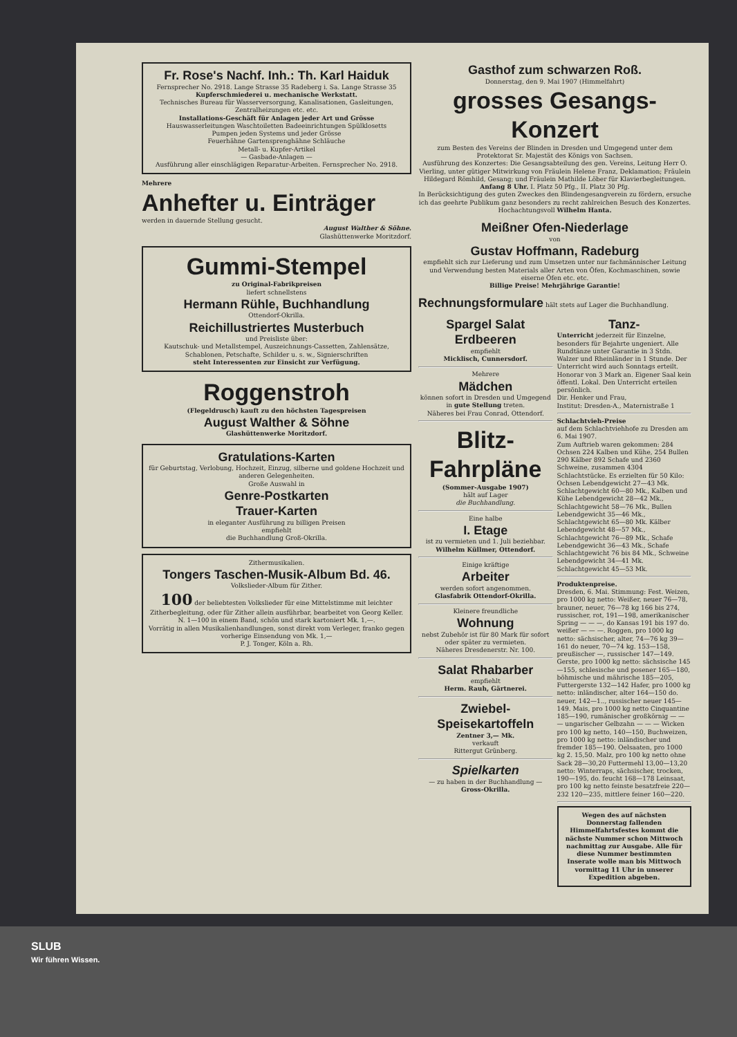Fr. Rose's Nachf. Inh.: Th. Karl Haiduk
Fernsprecher No. 2918. Lange Strasse 35 Radeberg i. Sa. Lange Strasse 35
Kupferschmiederei u. mechanische Werkstatt.
Technisches Bureau für Wasserversorgung, Kanalisationen, Gasleitungen, Zentralheizungen etc. etc.
Installations-Geschäft für Anlagen jeder Art und Grösse
Hauswasserleitungen Waschtoiletten Badeeinrichtungen Spülklosetts
Pumpen jeden Systems und jeder Grösse
Feuerhähne Gartensprenghähne Schläuche
Metall- u. Kupfer-Artikel
— Gasbade-Anlagen —
Ausführung aller einschlägigen Reparatur-Arbeiten. Fernsprecher No. 2918.
Mehrere
Anhefter u. Einträger
werden in dauernde Stellung gesucht.
August Walther & Söhne.
Glashüttenwerke Moritzdorf.
Gummi-Stempel
zu Original-Fabrikpreisen
liefert schnellstens
Hermann Rühle, Buchhandlung
Ottendorf-Okrilla.
Reichillustriertes Musterbuch
und Preisliste über:
Kautschuk- und Metallstempel, Auszeichnungs-Cassetten, Zahlensätze, Schablonen, Petschafte, Schilder u. s. w., Signierschriften
steht Interessenten zur Einsicht zur Verfügung.
Roggenstroh
(Flegeldrusch) kauft zu den höchsten Tagespreisen
August Walther & Söhne
Glashüttenwerke Moritzdorf.
Gratulations-Karten
für Geburtstag, Verlobung, Hochzeit, Einzug, silberne und goldene Hochzeit und anderen Gelegenheiten.
Große Auswahl in
Genre-Postkarten
Trauer-Karten
in eleganter Ausführung zu billigen Preisen
empfiehlt
die Buchhandlung Groß-Okrilla.
Zithermusikalien.
Tongers Taschen-Musik-Album Bd. 46.
Volkslieder-Album für Zither.
100 der beliebtesten Volkslieder für eine Mittelstimme mit leichter Zitherbegleitung, oder für Zither allein ausführbar, bearbeitet von Georg Keller.
N. 1—100 in einem Band, schön und stark kartoniert Mk. 1,—.
Vorrätig in allen Musikalienhandlungen, sonst direkt vom Verleger, franko gegen vorherige Einsendung von Mk. 1,—
P. J. Tonger, Köln a. Rh.
Gasthof zum schwarzen Roß.
Donnerstag, den 9. Mai 1907 (Himmelfahrt)
grosses Gesangs-Konzert
zum Besten des Vereins der Blinden in Dresden und Umgegend unter dem Protektorat Sr. Majestät des Königs von Sachsen.
Ausführung des Konzertes: Die Gesangsabteilung des gen. Vereins, Leitung Herr O. Vierling, unter gütiger Mitwirkung von Fräulein Helene Franz, Deklamation; Fräulein Hildegard Römhild, Gesang; und Fräulein Mathilde Löber für Klavierbegleitungen.
Anfang 8 Uhr. I. Platz 50 Pfg., II. Platz 30 Pfg.
In Berücksichtigung des guten Zweckes den Blindengesangverein zu fördern, ersuche ich das geehrte Publikum ganz besonders zu recht zahlreichen Besuch des Konzertes.
Hochachtungsvoll Wilhelm Hanta.
Meißner Ofen-Niederlage
von
Gustav Hoffmann, Radeburg
empfiehlt sich zur Lieferung und zum Umsetzen unter nur fachmännischer Leitung und Verwendung besten Materials aller Arten von Öfen, Kochmaschinen, sowie eiserne Öfen etc. etc.
Billige Preise! Mehrjährige Garantie!
Rechnungsformulare hält stets auf Lager die Buchhandlung.
Spargel Salat Erdbeeren
empfiehlt
Micklisch, Cunnersdorf.
Mehrere
Mädchen
können sofort in Dresden und Umgegend in gute Stellung treten.
Näheres bei Frau Conrad, Ottendorf.
Blitz-Fahrpläne
(Sommer-Ausgabe 1907)
hält auf Lager
die Buchhandlung.
Eine halbe
I. Etage
ist zu vermieten und 1. Juli beziehbar.
Wilhelm Küllmer, Ottendorf.
Einige kräftige
Arbeiter
werden sofort angenommen.
Glasfabrik Ottendorf-Okrilla.
Kleinere freundliche
Wohnung
nebst Zubehör ist für 80 Mark für sofort oder später zu vermieten.
Näheres Dresdenerstr. Nr. 100.
Salat Rhabarber
empfiehlt
Herm. Rauh, Gärtnerei.
Zwiebel-Speisekartoffeln
Zentner 3,— Mk.
verkauft
Rittergut Grünberg.
Spielkarten
— zu haben in der Buchhandlung —
Gross-Okrilla.
Tanz-
Unterricht jederzeit für Einzelne, besonders für Bejahrte ungeniert. Alle Rundtänze unter Garantie in 3 Stdn. Walzer und Rheinländer in 1 Stunde. Der Unterricht wird auch Sonntags erteilt. Honorar von 3 Mark an. Eigener Saal kein öffentl. Lokal. Den Unterricht erteilen persönlich.
Dir. Henker und Frau,
Institut: Dresden-A., Maternistraße 1
Schlachtvieh-Preise
auf dem Schlachtviehhofe zu Dresden am 6. Mai 1907.
Zum Auftrieb waren gekommen: 284 Ochsen 224 Kalben und Kühe, 254 Bullen 290 Kälber 892 Schafe und 2360 Schweine, zusammen 4304 Schlachtstücke. Es erzielten für 50 Kilo: Ochsen Lebendgewicht 27—43 Mk. Schlachtgewicht 60—80 Mk., Kalben und Kühe Lebendgewicht 28—42 Mk., Schlachtgewicht 58—76 Mk., Bullen Lebendgewicht 35—46 Mk., Schlachtgewicht 65—80 Mk. Kälber Lebendgewicht 48—57 Mk., Schlachtgewicht 76—89 Mk., Schafe Lebendgewicht 36—43 Mk., Schafe Schlachtgewicht 76 bis 84 Mk., Schweine Lebendgewicht 34—41 Mk. Schlachtgewicht 45—53 Mk.
Produktenpreise.
Dresden, 6. Mai. Stimmung: Fest. Weizen, pro 1000 kg netto: Weißer, neuer 76—78, brauner, neuer, 76—78 kg 166 bis 274, russischer, rot, 191—198, amerikanischer Spring — — —, do Kansas 191 bis 197 do. weißer — — —. Roggen, pro 1000 kg netto: sächsischer, alter, 74—76 kg 39—161 do neuer, 70—74 kg. 153—158, preußischer —, russischer 147—149. Gerste, pro 1000 kg netto: sächsische 145—155, schlesische und posener 165—180, böhmische und mährische 185—205, Futtergerste 132—142 Hafer, pro 1000 kg netto: inländischer, alter 164—150 do. neuer, 142—1.., russischer neuer 145—149. Mais, pro 1000 kg netto Cinquantine 185—190, rumänischer großkörnig — — — ungarischer Gelbzahn — — — Wicken pro 100 kg netto, 140—150, Buchweizen, pro 1000 kg netto: inländischer und fremder 185—190. Oelsaaten, pro 1000 kg 2. 15,50. Malz, pro 100 kg netto ohne Sack 28—30,20 Futtermehl 13,00—13,20 netto: Winterraps, sächsischer, trocken, 190—195, do. feucht 168—178 Leinsaat, pro 100 kg netto feinste besatzfreie 220—232 120—235, mittlere feiner 160—220.
Wegen des auf nächsten Donnerstag fallenden Himmelfahrtsfestes kommt die nächste Nummer schon Mittwoch nachmittag zur Ausgabe. Alle für diese Nummer bestimmten Inserate wolle man bis Mittwoch vormittag 11 Uhr in unserer Expedition abgeben.
SLUB
Wir führen Wissen.